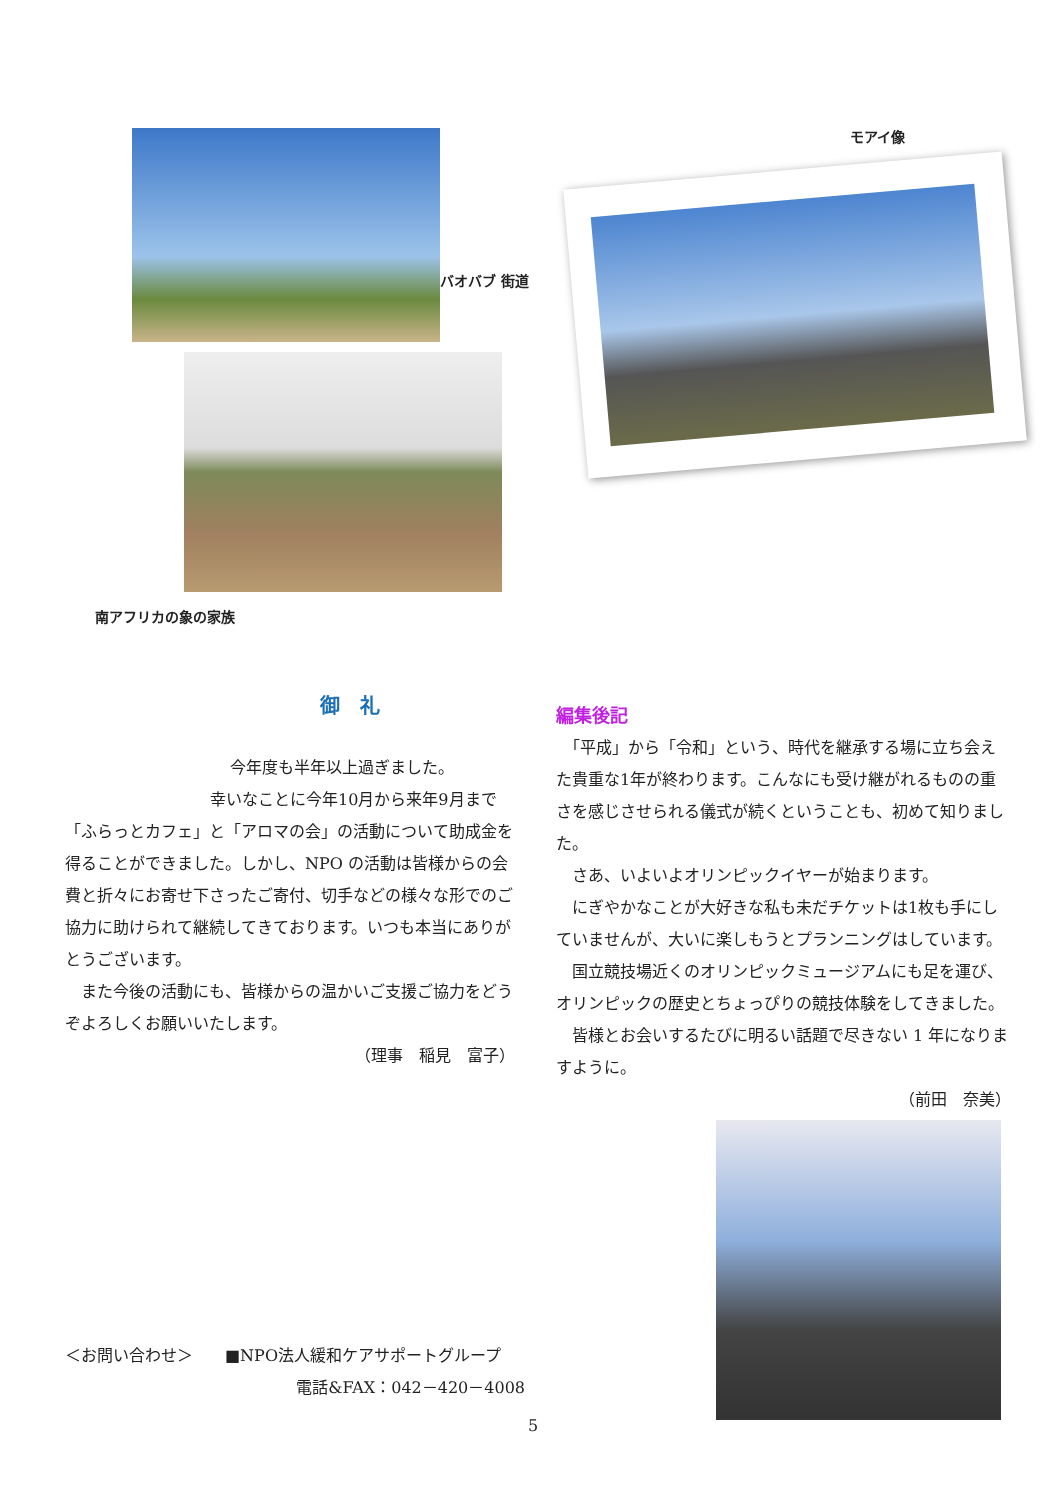バオバブ 街道
南アフリカの象の家族
モアイ像
御　礼
今年度も半年以上過ぎました。
幸いなことに今年10月から来年9月まで
「ふらっとカフェ」と「アロマの会」の活動について助成金を得ることができました。しかし、NPO の活動は皆様からの会費と折々にお寄せ下さったご寄付、切手などの様々な形でのご協力に助けられて継続してきております。いつも本当にありがとうございます。
　また今後の活動にも、皆様からの温かいご支援ご協力をどうぞよろしくお願いいたします。
（理事　稲見　富子）
編集後記
　「平成」から「令和」という、時代を継承する場に立ち会えた貴重な1年が終わります。こんなにも受け継がれるものの重さを感じさせられる儀式が続くということも、初めて知りました。
　さあ、いよいよオリンピックイヤーが始まります。
　にぎやかなことが大好きな私も未だチケットは1枚も手にしていませんが、大いに楽しもうとプランニングはしています。
　国立競技場近くのオリンピックミュージアムにも足を運び、オリンピックの歴史とちょっぴりの競技体験をしてきました。
　皆様とお会いするたびに明るい話題で尽きない 1 年になりますように。
（前田　奈美）
＜お問い合わせ＞　　■NPO法人緩和ケアサポートグループ
電話&FAX：042－420－4008
5